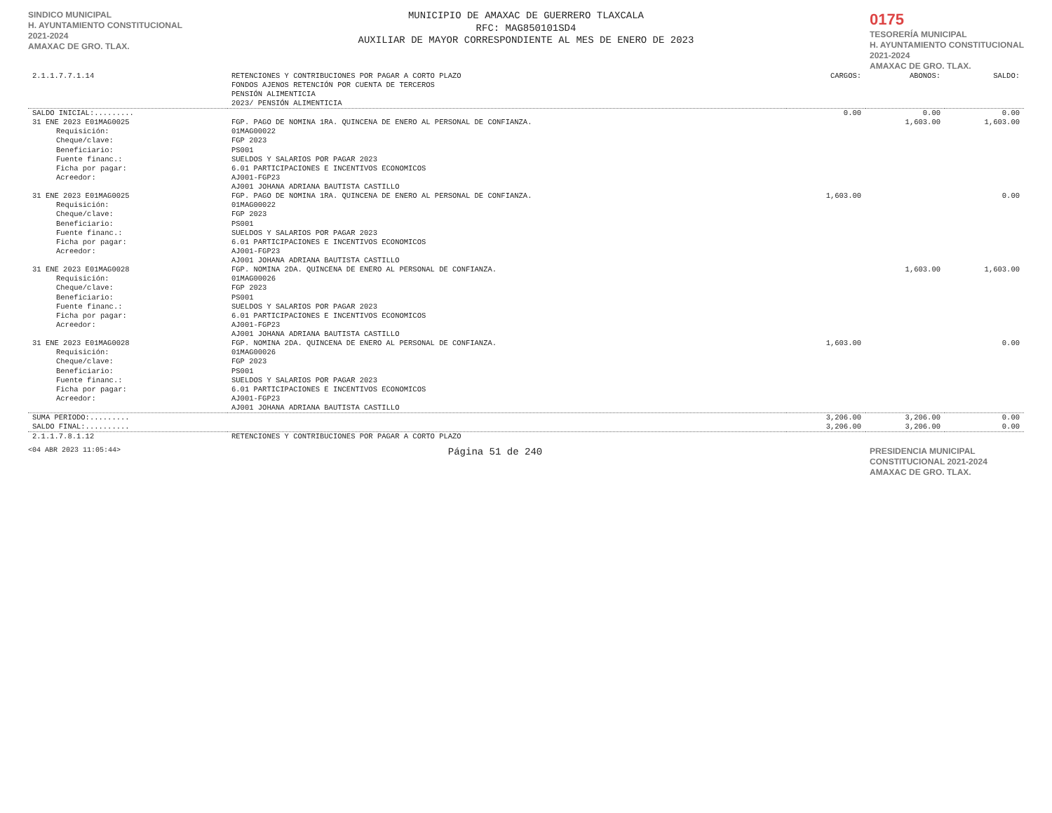SINDICO MUNICIPAL
H. AYUNTAMIENTO CONSTITUCIONAL
2021-2024
AMAXAC DE GRO. TLAX.
MUNICIPIO DE AMAXAC DE GUERRERO TLAXCALA
RFC: MAG850101SD4
AUXILIAR DE MAYOR CORRESPONDIENTE AL MES DE ENERO DE 2023
0175
TESORERÍA MUNICIPAL
H. AYUNTAMIENTO CONSTITUCIONAL
2021-2024
AMAXAC DE GRO. TLAX.
| 2.1.1.7.7.1.14 | RETENCIONES Y CONTRIBUCIONES POR PAGAR A CORTO PLAZO FONDOS AJENOS RETENCIÓN POR CUENTA DE TERCEROS PENSIÓN ALIMENTICIA 2023/ PENSIÓN ALIMENTICIA | CARGOS: | ABONOS: | SALDO: |
| SALDO INICIAL:......... | | 0.00 | 0.00 | 0.00 |
| 31 ENE 2023 E01MAG0025 | FGP. PAGO DE NOMINA 1RA. QUINCENA DE ENERO AL PERSONAL DE CONFIANZA. | | 1,603.00 | 1,603.00 |
| Requisición: Cheque/clave: Beneficiario: Fuente financ.: Ficha por pagar: Acreedor: | 01MAG00022 FGP 2023 PS001 SUELDOS Y SALARIOS POR PAGAR 2023 6.01 PARTICIPACIONES E INCENTIVOS ECONOMICOS AJ001-FGP23 AJ001 JOHANA ADRIANA BAUTISTA CASTILLO | | | |
| 31 ENE 2023 E01MAG0025 | FGP. PAGO DE NOMINA 1RA. QUINCENA DE ENERO AL PERSONAL DE CONFIANZA. | 1,603.00 | | 0.00 |
| Requisición: Cheque/clave: Beneficiario: Fuente financ.: Ficha por pagar: Acreedor: | 01MAG00022 FGP 2023 PS001 SUELDOS Y SALARIOS POR PAGAR 2023 6.01 PARTICIPACIONES E INCENTIVOS ECONOMICOS AJ001-FGP23 AJ001 JOHANA ADRIANA BAUTISTA CASTILLO | | | |
| 31 ENE 2023 E01MAG0028 | FGP. NOMINA 2DA. QUINCENA DE ENERO AL PERSONAL DE CONFIANZA. | | 1,603.00 | 1,603.00 |
| Requisición: Cheque/clave: Beneficiario: Fuente financ.: Ficha por pagar: Acreedor: | 01MAG00026 FGP 2023 PS001 SUELDOS Y SALARIOS POR PAGAR 2023 6.01 PARTICIPACIONES E INCENTIVOS ECONOMICOS AJ001-FGP23 AJ001 JOHANA ADRIANA BAUTISTA CASTILLO | | | |
| 31 ENE 2023 E01MAG0028 | FGP. NOMINA 2DA. QUINCENA DE ENERO AL PERSONAL DE CONFIANZA. | 1,603.00 | | 0.00 |
| Requisición: Cheque/clave: Beneficiario: Fuente financ.: Ficha por pagar: Acreedor: | 01MAG00026 FGP 2023 PS001 SUELDOS Y SALARIOS POR PAGAR 2023 6.01 PARTICIPACIONES E INCENTIVOS ECONOMICOS AJ001-FGP23 AJ001 JOHANA ADRIANA BAUTISTA CASTILLO | | | |
| SUMA PERIODO:......... | | 3,206.00 | 3,206.00 | 0.00 |
| SALDO FINAL:.......... | | 3,206.00 | 3,206.00 | 0.00 |
| 2.1.1.7.8.1.12 | RETENCIONES Y CONTRIBUCIONES POR PAGAR A CORTO PLAZO | | | |
<04 ABR 2023 11:05:44> Página 51 de 240 PRESIDENCIA MUNICIPAL CONSTITUCIONAL 2021-2024 AMAXAC DE GRO. TLAX.